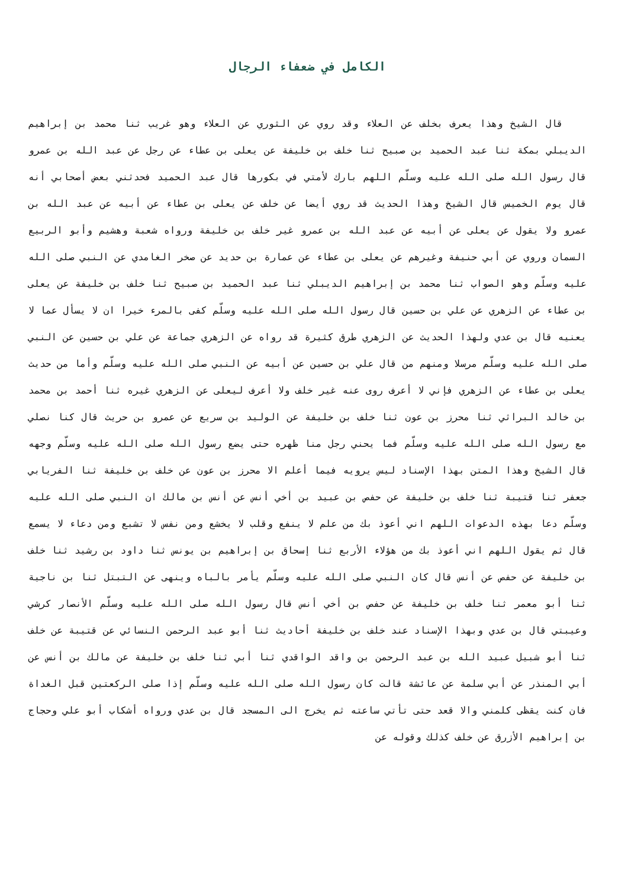الكامل في ضعفاء الرجال
قال الشيخ وهذا يعرف بخلف عن العلاء وقد روي عن الثوري عن العلاء وهو غريب ثنا محمد بن إبراهيم الديبلي بمكة ثنا عبد الحميد بن صبيح ثنا خلف بن خليفة عن يعلى بن عطاء عن رجل عن عبد الله بن عمرو قال رسول الله صلى الله عليه وسلّم اللهم بارك لأمتي في بكورها قال عبد الحميد فحدثني بعض أصحابي أنه قال يوم الخميس قال الشيخ وهذا الحديث قد روي أيضا عن خلف عن يعلى بن عطاء عن أبيه عن عبد الله بن عمرو ولا يقول عن يعلى عن أبيه عن عبد الله بن عمرو غير خلف بن خليفة ورواه شعبة وهشيم وأبو الربيع السمان وروي عن أبي حنيفة وغيرهم عن يعلى بن عطاء عن عمارة بن حديد عن صخر الغامدي عن النبي صلى الله عليه وسلّم وهو الصواب ثنا محمد بن إبراهيم الديبلي ثنا عبد الحميد بن صبيح ثنا خلف بن خليفة عن يعلى بن عطاء عن الزهري عن علي بن حسين قال رسول الله صلى الله عليه وسلّم كفى بالمرء خيرا ان لا يسأل عما لا يعنيه قال بن عدي ولهذا الحديث عن الزهري طرق كثيرة قد رواه عن الزهري جماعة عن علي بن حسين عن النبي صلى الله عليه وسلّم مرسلا ومنهم من قال علي بن حسين عن أبيه عن النبي صلى الله عليه وسلّم وأما من حديث يعلى بن عطاء عن الزهري فإني لا أعرف روى عنه غير خلف ولا أعرف ليعلى عن الزهري غيره ثنا أحمد بن محمد بن خالد البراثي ثنا محرز بن عون ثنا خلف بن خليفة عن الوليد بن سريع عن عمرو بن حريث قال كنا نصلي مع رسول الله صلى الله عليه وسلّم فما يحني رجل منا ظهره حتى يضع رسول الله صلى الله عليه وسلّم وجهه قال الشيخ وهذا المتن بهذا الإسناد ليس يرويه فيما أعلم الا محرز بن عون عن خلف بن خليفة ثنا الفريابي جعفر ثنا قتيبة ثنا خلف بن خليفة عن حفص بن عبيد بن أخي أنس عن أنس بن مالك ان النبي صلى الله عليه وسلّم دعا بهذه الدعوات اللهم اني أعوذ بك من علم لا ينفع وقلب لا يخشع ومن نفس لا تشبع ومن دعاء لا يسمع قال ثم يقول اللهم اني أعوذ بك من هؤلاء الأربع ثنا إسحاق بن إبراهيم بن يونس ثنا داود بن رشيد ثنا خلف بن خليفة عن حفص عن أنس قال كان النبي صلى الله عليه وسلّم يأمر بالباه وينهى عن التبتل ثنا بن ناجية ثنا أبو معمر ثنا خلف بن خليفة عن حفص بن أخي أنس قال رسول الله صلى الله عليه وسلّم الأنصار كرشي وعيبتي قال بن عدي وبهذا الإسناد عند خلف بن خليفة أحاديث ثنا أبو عبد الرحمن النسائي عن قتيبة عن خلف ثنا أبو شبيل عبيد الله بن عبد الرحمن بن واقد الواقدي ثنا أبي ثنا خلف بن خليفة عن مالك بن أنس عن أبي المنذر عن أبي سلمة عن عائشة قالت كان رسول الله صلى الله عليه وسلّم إذا صلى الركعتين قبل الغداة فان كنت يقظى كلمني والا قعد حتى تأتي ساعته ثم يخرج الى المسجد قال بن عدي ورواه أشكاب أبو علي وحجاج بن إبراهيم الأزرق عن خلف كذلك وقوله عن